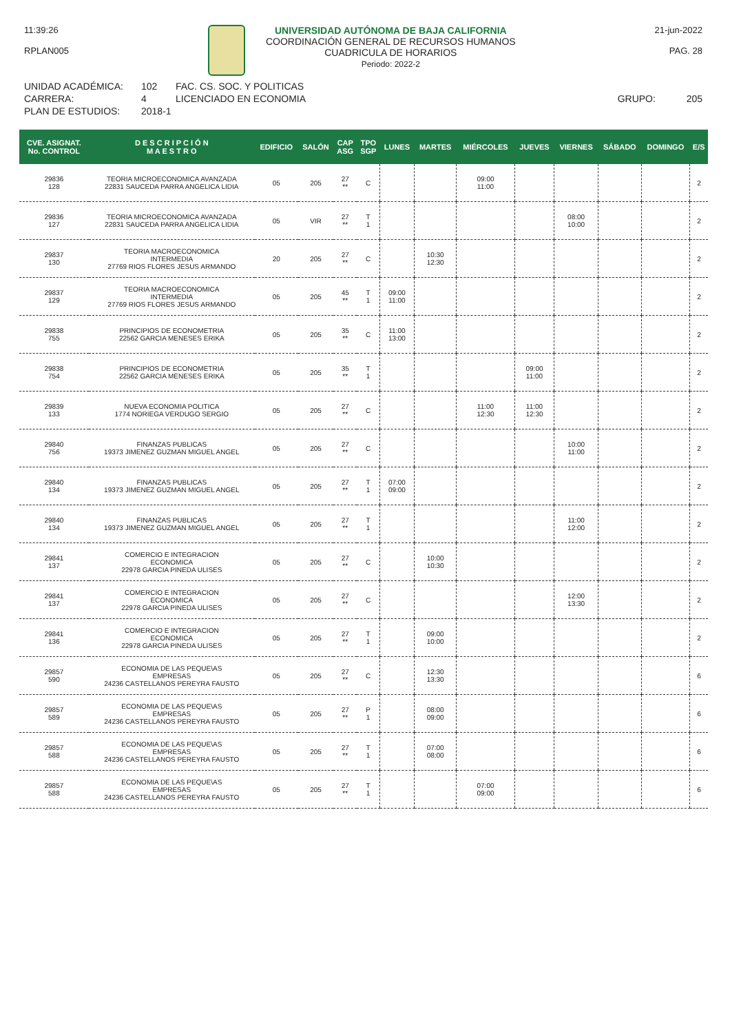11:39:26
RPLAN005
UNIVERSIDAD AUTÓNOMA DE BAJA CALIFORNIA
COORDINACIÓN GENERAL DE RECURSOS HUMANOS
CUADRICULA DE HORARIOS
Periodo: 2022-2
21-jun-2022
PAG. 28
UNIDAD ACADÉMICA:
CARRERA:
PLAN DE ESTUDIOS:
102
4
2018-1
FAC. CS. SOC. Y POLITICAS
LICENCIADO EN ECONOMIA
GRUPO:
205
| CVE. ASIGNAT. No. CONTROL | D E S C R I P C I Ó N M A E S T R O | EDIFICIO | SALÓN | CAP ASG | TPO SGP | LUNES | MARTES | MIÉRCOLES | JUEVES | VIERNES | SÁBADO | DOMINGO | E/S |
| --- | --- | --- | --- | --- | --- | --- | --- | --- | --- | --- | --- | --- | --- |
| 29836 128 | TEORIA MICROECONOMICA AVANZADA 22831 SAUCEDA PARRA ANGELICA LIDIA | 05 | 205 | 27 ** | C | | | 09:00 11:00 | | | | | 2 |
| 29836 127 | TEORIA MICROECONOMICA AVANZADA 22831 SAUCEDA PARRA ANGELICA LIDIA | 05 | VIR | 27 ** | T 1 | | | | | 08:00 10:00 | | | 2 |
| 29837 130 | TEORIA MACROECONOMICA INTERMEDIA 27769 RIOS FLORES JESUS ARMANDO | 20 | 205 | 27 ** | C | | 10:30 12:30 | | | | | | 2 |
| 29837 129 | TEORIA MACROECONOMICA INTERMEDIA 27769 RIOS FLORES JESUS ARMANDO | 05 | 205 | 45 ** | T 1 | 09:00 11:00 | | | | | | | 2 |
| 29838 755 | PRINCIPIOS DE ECONOMETRIA 22562 GARCIA MENESES ERIKA | 05 | 205 | 35 ** | C | 11:00 13:00 | | | | | | | 2 |
| 29838 754 | PRINCIPIOS DE ECONOMETRIA 22562 GARCIA MENESES ERIKA | 05 | 205 | 35 ** | T 1 | | | | 09:00 11:00 | | | | 2 |
| 29839 133 | NUEVA ECONOMIA POLITICA 1774 NORIEGA VERDUGO SERGIO | 05 | 205 | 27 ** | C | | | 11:00 12:30 | 11:00 12:30 | | | | 2 |
| 29840 756 | FINANZAS PUBLICAS 19373 JIMENEZ GUZMAN MIGUEL ANGEL | 05 | 205 | 27 ** | C | | | | | 10:00 11:00 | | | 2 |
| 29840 134 | FINANZAS PUBLICAS 19373 JIMENEZ GUZMAN MIGUEL ANGEL | 05 | 205 | 27 ** | T 1 | 07:00 09:00 | | | | | | | 2 |
| 29840 134 | FINANZAS PUBLICAS 19373 JIMENEZ GUZMAN MIGUEL ANGEL | 05 | 205 | 27 ** | T 1 | | | | | 11:00 12:00 | | | 2 |
| 29841 137 | COMERCIO E INTEGRACION ECONOMICA 22978 GARCIA PINEDA ULISES | 05 | 205 | 27 ** | C | | 10:00 10:30 | | | | | | 2 |
| 29841 137 | COMERCIO E INTEGRACION ECONOMICA 22978 GARCIA PINEDA ULISES | 05 | 205 | 27 ** | C | | | | | 12:00 13:30 | | | 2 |
| 29841 136 | COMERCIO E INTEGRACION ECONOMICA 22978 GARCIA PINEDA ULISES | 05 | 205 | 27 ** | T 1 | | 09:00 10:00 | | | | | | 2 |
| 29857 590 | ECONOMIA DE LAS PEQUE\AS EMPRESAS 24236 CASTELLANOS PEREYRA FAUSTO | 05 | 205 | 27 ** | C | | 12:30 13:30 | | | | | | 6 |
| 29857 589 | ECONOMIA DE LAS PEQUE\AS EMPRESAS 24236 CASTELLANOS PEREYRA FAUSTO | 05 | 205 | 27 ** | P 1 | | 08:00 09:00 | | | | | | 6 |
| 29857 588 | ECONOMIA DE LAS PEQUE\AS EMPRESAS 24236 CASTELLANOS PEREYRA FAUSTO | 05 | 205 | 27 ** | T 1 | | 07:00 08:00 | | | | | | 6 |
| 29857 588 | ECONOMIA DE LAS PEQUE\AS EMPRESAS 24236 CASTELLANOS PEREYRA FAUSTO | 05 | 205 | 27 ** | T 1 | | | 07:00 09:00 | | | | | 6 |